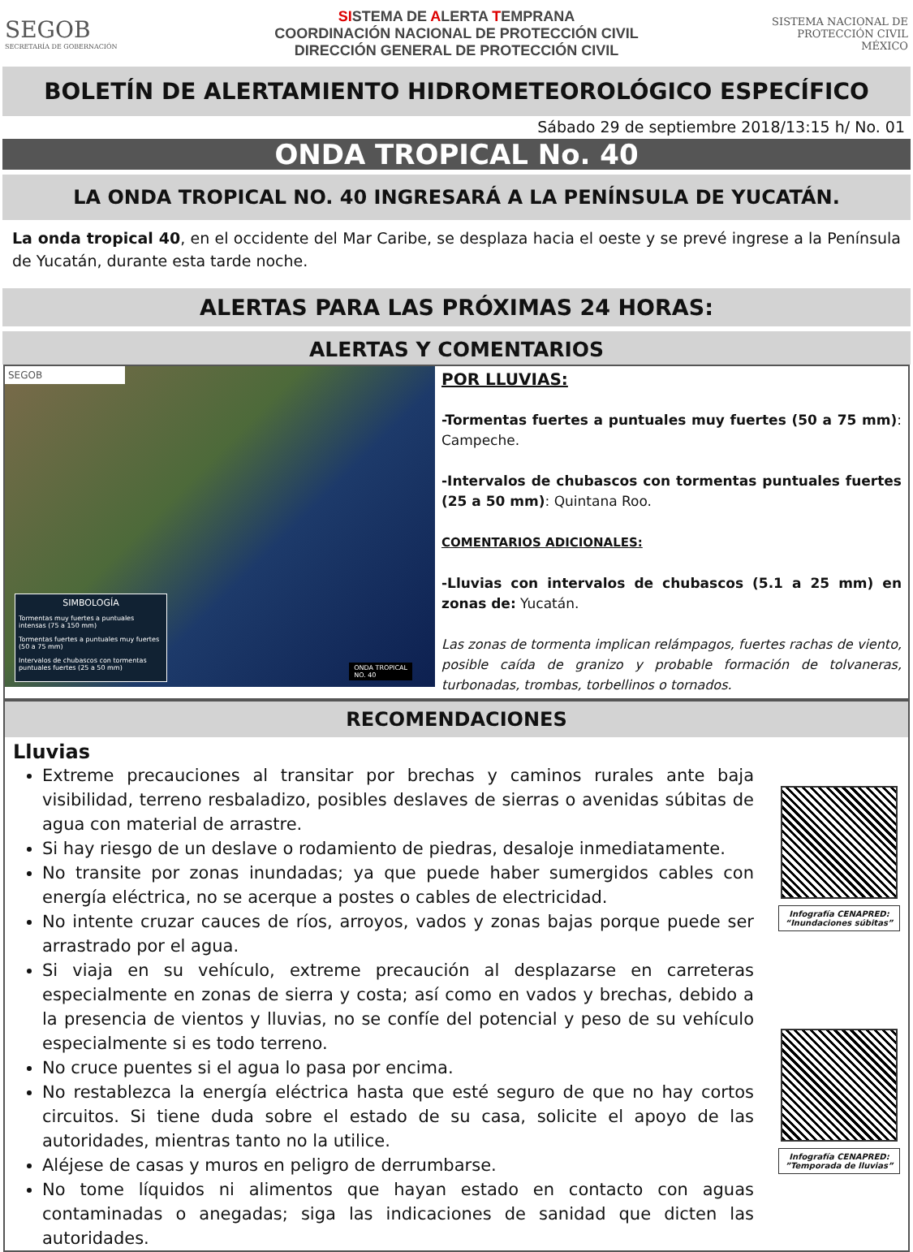SEGOB
SECRETARÍA DE GOBERNACIÓN
SISTEMA DE ALERTA TEMPRANA
COORDINACIÓN NACIONAL DE PROTECCIÓN CIVIL
DIRECCIÓN GENERAL DE PROTECCIÓN CIVIL
SISTEMA NACIONAL DE
PROTECCIÓN CIVIL
MÉXICO
BOLETÍN DE ALERTAMIENTO HIDROMETEOROLÓGICO ESPECÍFICO
Sábado 29 de septiembre 2018/13:15 h/ No. 01
ONDA TROPICAL No. 40
LA ONDA TROPICAL NO. 40 INGRESARÁ A LA PENÍNSULA DE YUCATÁN.
La onda tropical 40, en el occidente del Mar Caribe, se desplaza hacia el oeste y se prevé ingrese a la Península de Yucatán, durante esta tarde noche.
ALERTAS PARA LAS PRÓXIMAS 24 HORAS:
ALERTAS Y COMENTARIOS
SEGOB
ONDA TROPICAL
NO. 40
SIMBOLOGÍA
Tormentas muy fuertes a puntuales intensas (75 a 150 mm)
Tormentas fuertes a puntuales muy fuertes (50 a 75 mm)
Intervalos de chubascos con tormentas puntuales fuertes (25 a 50 mm)
POR LLUVIAS:
-Tormentas fuertes a puntuales muy fuertes (50 a 75 mm): Campeche.
-Intervalos de chubascos con tormentas puntuales fuertes (25 a 50 mm): Quintana Roo.
COMENTARIOS ADICIONALES:
-Lluvias con intervalos de chubascos (5.1 a 25 mm) en zonas de: Yucatán.
Las zonas de tormenta implican relámpagos, fuertes rachas de viento, posible caída de granizo y probable formación de tolvaneras, turbonadas, trombas, torbellinos o tornados.
RECOMENDACIONES
Lluvias
Extreme precauciones al transitar por brechas y caminos rurales ante baja visibilidad, terreno resbaladizo, posibles deslaves de sierras o avenidas súbitas de agua con material de arrastre.
Si hay riesgo de un deslave o rodamiento de piedras, desaloje inmediatamente.
No transite por zonas inundadas; ya que puede haber sumergidos cables con energía eléctrica, no se acerque a postes o cables de electricidad.
No intente cruzar cauces de ríos, arroyos, vados y zonas bajas porque puede ser arrastrado por el agua.
Si viaja en su vehículo, extreme precaución al desplazarse en carreteras especialmente en zonas de sierra y costa; así como en vados y brechas, debido a la presencia de vientos y lluvias, no se confíe del potencial y peso de su vehículo especialmente si es todo terreno.
No cruce puentes si el agua lo pasa por encima.
No restablezca la energía eléctrica hasta que esté seguro de que no hay cortos circuitos. Si tiene duda sobre el estado de su casa, solicite el apoyo de las autoridades, mientras tanto no la utilice.
Aléjese de casas y muros en peligro de derrumbarse.
No tome líquidos ni alimentos que hayan estado en contacto con aguas contaminadas o anegadas; siga las indicaciones de sanidad que dicten las autoridades.
Infografía CENAPRED: “Inundaciones súbitas”
Infografía CENAPRED: ”Temporada de lluvias”